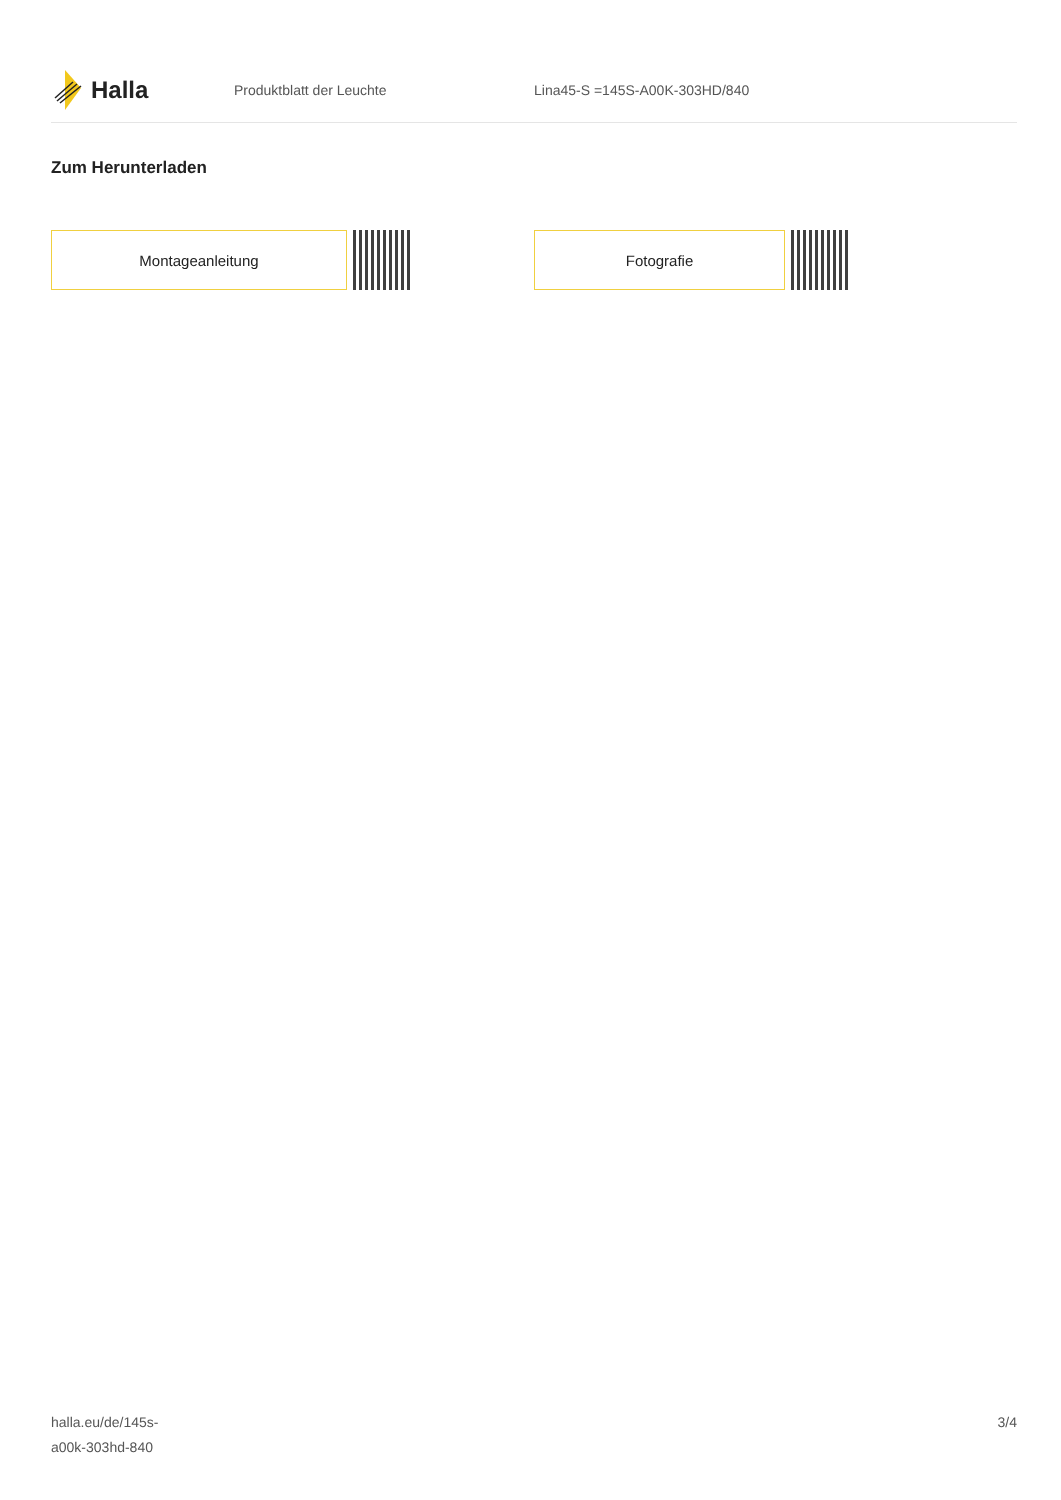Halla
Produktblatt der Leuchte Lina45-S =145S-A00K-303HD/840
Zum Herunterladen
Montageanleitung Fotografie
halla.eu/de/145s-
a00k-303hd-840
3/4